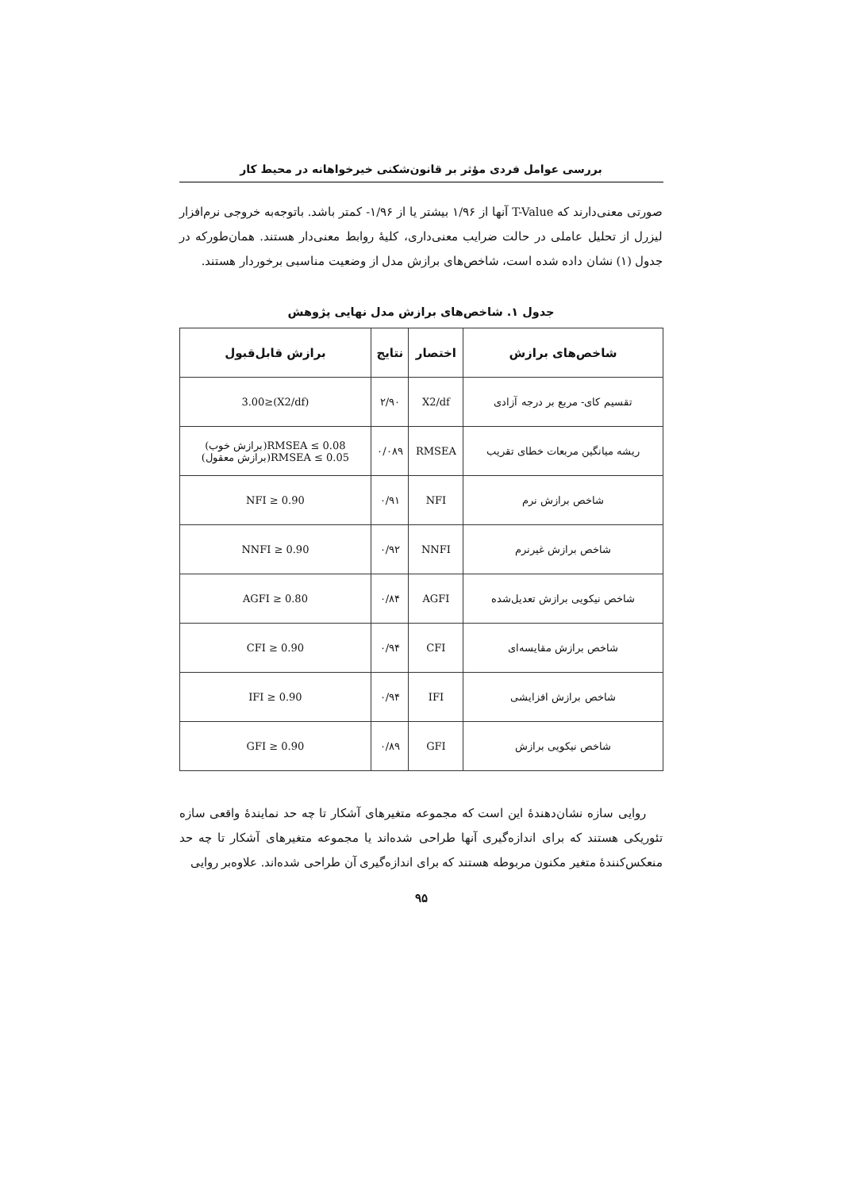بررسی عوامل فردی مؤثر بر قانون‌شکنی خیرخواهانه در محیط کار
صورتی معنی‌دارند که T-Value آنها از ۱/۹۶ بیشتر یا از ۱/۹۶- کمتر باشد. باتوجه‌به خروجی نرم‌افزار لیزرل از تحلیل عاملی در حالت ضرایب معنی‌داری، کلیهٔ روابط معنی‌دار هستند. همان‌طورکه در جدول (۱) نشان داده شده است، شاخص‌های برازش مدل از وضعیت مناسبی برخوردار هستند.
جدول ۱. شاخص‌های برازش مدل نهایی پژوهش
| شاخص‌های برازش | اختصار | نتایج | برازش قابل‌قبول |
| --- | --- | --- | --- |
| تقسیم کای- مربع بر درجه آزادی | X2/df | ۲/۹۰ | (X2/df)≤3.00 |
| ریشه میانگین مربعات خطای تقریب | RMSEA | ۰/۰۸۹ | RMSEA ≤ 0.08(برازش خوب) RMSEA ≤ 0.05(برازش معقول) |
| شاخص برازش نرم | NFI | ۰/۹۱ | NFI ≥ 0.90 |
| شاخص برازش غیرنرم | NNFI | ۰/۹۲ | NNFI ≥ 0.90 |
| شاخص نیکویی برازش تعدیل‌شده | AGFI | ۰/۸۴ | AGFI ≥ 0.80 |
| شاخص برازش مقایسه‌ای | CFI | ۰/۹۴ | CFI ≥ 0.90 |
| شاخص برازش افزایشی | IFI | ۰/۹۴ | IFI ≥ 0.90 |
| شاخص نیکویی برازش | GFI | ۰/۸۹ | GFI ≥ 0.90 |
روایی سازه نشان‌دهندهٔ این است که مجموعه متغیرهای آشکار تا چه حد نمایندهٔ واقعی سازه تئوریکی هستند که برای اندازه‌گیری آنها طراحی شده‌اند یا مجموعه متغیرهای آشکار تا چه حد منعکس‌کنندهٔ متغیر مکنون مربوطه هستند که برای اندازه‌گیری آن طراحی شده‌اند. علاوه‌بر روایی
۹۵